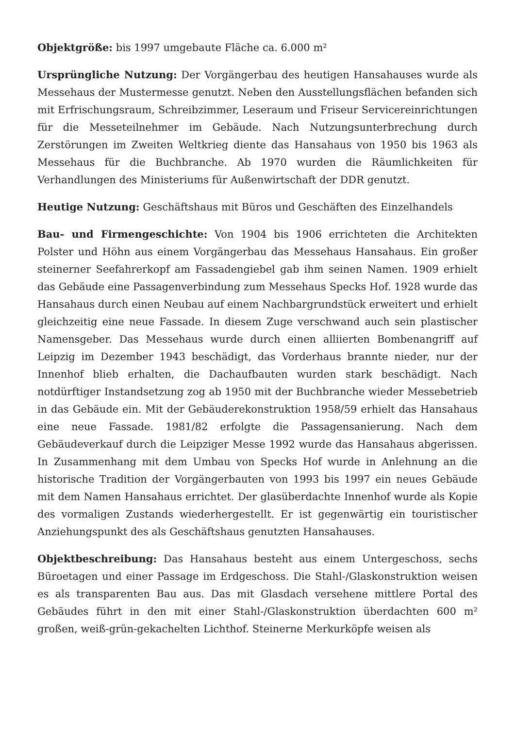Objektgröße: bis 1997 umgebaute Fläche ca. 6.000 m²
Ursprüngliche Nutzung: Der Vorgängerbau des heutigen Hansahauses wurde als Messehaus der Mustermesse genutzt. Neben den Ausstellungsflächen befanden sich mit Erfrischungsraum, Schreibzimmer, Leseraum und Friseur Servicereinrichtungen für die Messeteilnehmer im Gebäude. Nach Nutzungsunterbrechung durch Zerstörungen im Zweiten Weltkrieg diente das Hansahaus von 1950 bis 1963 als Messehaus für die Buchbranche. Ab 1970 wurden die Räumlichkeiten für Verhandlungen des Ministeriums für Außenwirtschaft der DDR genutzt.
Heutige Nutzung: Geschäftshaus mit Büros und Geschäften des Einzelhandels
Bau- und Firmengeschichte: Von 1904 bis 1906 errichteten die Architekten Polster und Höhn aus einem Vorgängerbau das Messehaus Hansahaus. Ein großer steinerner Seefahrerkopf am Fassadengiebel gab ihm seinen Namen. 1909 erhielt das Gebäude eine Passagenverbindung zum Messehaus Specks Hof. 1928 wurde das Hansahaus durch einen Neubau auf einem Nachbargrundstück erweitert und erhielt gleichzeitig eine neue Fassade. In diesem Zuge verschwand auch sein plastischer Namensgeber. Das Messehaus wurde durch einen alliierten Bombenangriff auf Leipzig im Dezember 1943 beschädigt, das Vorderhaus brannte nieder, nur der Innenhof blieb erhalten, die Dachaufbauten wurden stark beschädigt. Nach notdürftiger Instandsetzung zog ab 1950 mit der Buchbranche wieder Messebetrieb in das Gebäude ein. Mit der Gebäuderekonstruktion 1958/59 erhielt das Hansahaus eine neue Fassade. 1981/82 erfolgte die Passagensanierung. Nach dem Gebäudeverkauf durch die Leipziger Messe 1992 wurde das Hansahaus abgerissen. In Zusammenhang mit dem Umbau von Specks Hof wurde in Anlehnung an die historische Tradition der Vorgängerbauten von 1993 bis 1997 ein neues Gebäude mit dem Namen Hansahaus errichtet. Der glasüberdachte Innenhof wurde als Kopie des vormaligen Zustands wiederhergestellt. Er ist gegenwärtig ein touristischer Anziehungspunkt des als Geschäftshaus genutzten Hansahauses.
Objektbeschreibung: Das Hansahaus besteht aus einem Untergeschoss, sechs Büroetagen und einer Passage im Erdgeschoss. Die Stahl-/Glaskonstruktion weisen es als transparenten Bau aus. Das mit Glasdach versehene mittlere Portal des Gebäudes führt in den mit einer Stahl-/Glaskonstruktion überdachten 600 m² großen, weiß-grün-gekachelten Lichthof. Steinerne Merkurköpfe weisen als